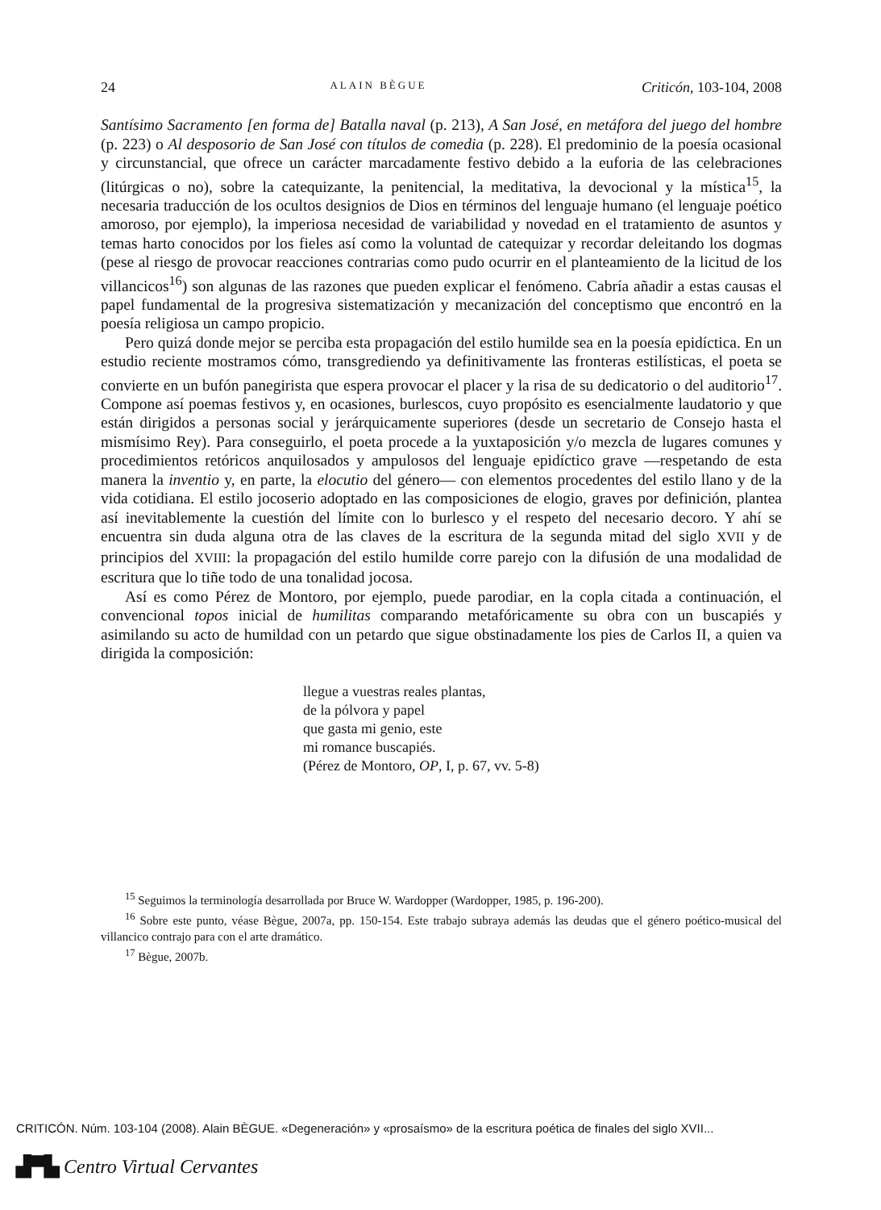24 ALAIN BÈGUE Criticón, 103-104, 2008
Santísimo Sacramento [en forma de] Batalla naval (p. 213), A San José, en metáfora del juego del hombre (p. 223) o Al desposorio de San José con títulos de comedia (p. 228). El predominio de la poesía ocasional y circunstancial, que ofrece un carácter marcadamente festivo debido a la euforia de las celebraciones (litúrgicas o no), sobre la catequizante, la penitencial, la meditativa, la devocional y la mística<sup>15</sup>, la necesaria traducción de los ocultos designios de Dios en términos del lenguaje humano (el lenguaje poético amoroso, por ejemplo), la imperiosa necesidad de variabilidad y novedad en el tratamiento de asuntos y temas harto conocidos por los fieles así como la voluntad de catequizar y recordar deleitando los dogmas (pese al riesgo de provocar reacciones contrarias como pudo ocurrir en el planteamiento de la licitud de los villancicos<sup>16</sup>) son algunas de las razones que pueden explicar el fenómeno. Cabría añadir a estas causas el papel fundamental de la progresiva sistematización y mecanización del conceptismo que encontró en la poesía religiosa un campo propicio.
Pero quizá donde mejor se perciba esta propagación del estilo humilde sea en la poesía epidíctica. En un estudio reciente mostramos cómo, transgrediendo ya definitivamente las fronteras estilísticas, el poeta se convierte en un bufón panegirista que espera provocar el placer y la risa de su dedicatorio o del auditorio<sup>17</sup>. Compone así poemas festivos y, en ocasiones, burlescos, cuyo propósito es esencialmente laudatorio y que están dirigidos a personas social y jerárquicamente superiores (desde un secretario de Consejo hasta el mismísimo Rey). Para conseguirlo, el poeta procede a la yuxtaposición y/o mezcla de lugares comunes y procedimientos retóricos anquilosados y ampulosos del lenguaje epidíctico grave —respetando de esta manera la inventio y, en parte, la elocutio del género— con elementos procedentes del estilo llano y de la vida cotidiana. El estilo jocoserio adoptado en las composiciones de elogio, graves por definición, plantea así inevitablemente la cuestión del límite con lo burlesco y el respeto del necesario decoro. Y ahí se encuentra sin duda alguna otra de las claves de la escritura de la segunda mitad del siglo XVII y de principios del XVIII: la propagación del estilo humilde corre parejo con la difusión de una modalidad de escritura que lo tiñe todo de una tonalidad jocosa.
Así es como Pérez de Montoro, por ejemplo, puede parodiar, en la copla citada a continuación, el convencional topos inicial de humilitas comparando metafóricamente su obra con un buscapiés y asimilando su acto de humildad con un petardo que sigue obstinadamente los pies de Carlos II, a quien va dirigida la composición:
llegue a vuestras reales plantas,
de la pólvora y papel
que gasta mi genio, este
mi romance buscapiés.
(Pérez de Montoro, OP, I, p. 67, vv. 5-8)
<sup>15</sup> Seguimos la terminología desarrollada por Bruce W. Wardopper (Wardopper, 1985, p. 196-200).
<sup>16</sup> Sobre este punto, véase Bègue, 2007a, pp. 150-154. Este trabajo subraya además las deudas que el género poético-musical del villancico contrajo para con el arte dramático.
<sup>17</sup> Bègue, 2007b.
CRITICÓN. Núm. 103-104 (2008). Alain BÈGUE. «Degeneración» y «prosaísmo» de la escritura poética de finales del siglo XVII...
▟▀▙ Centro Virtual Cervantes